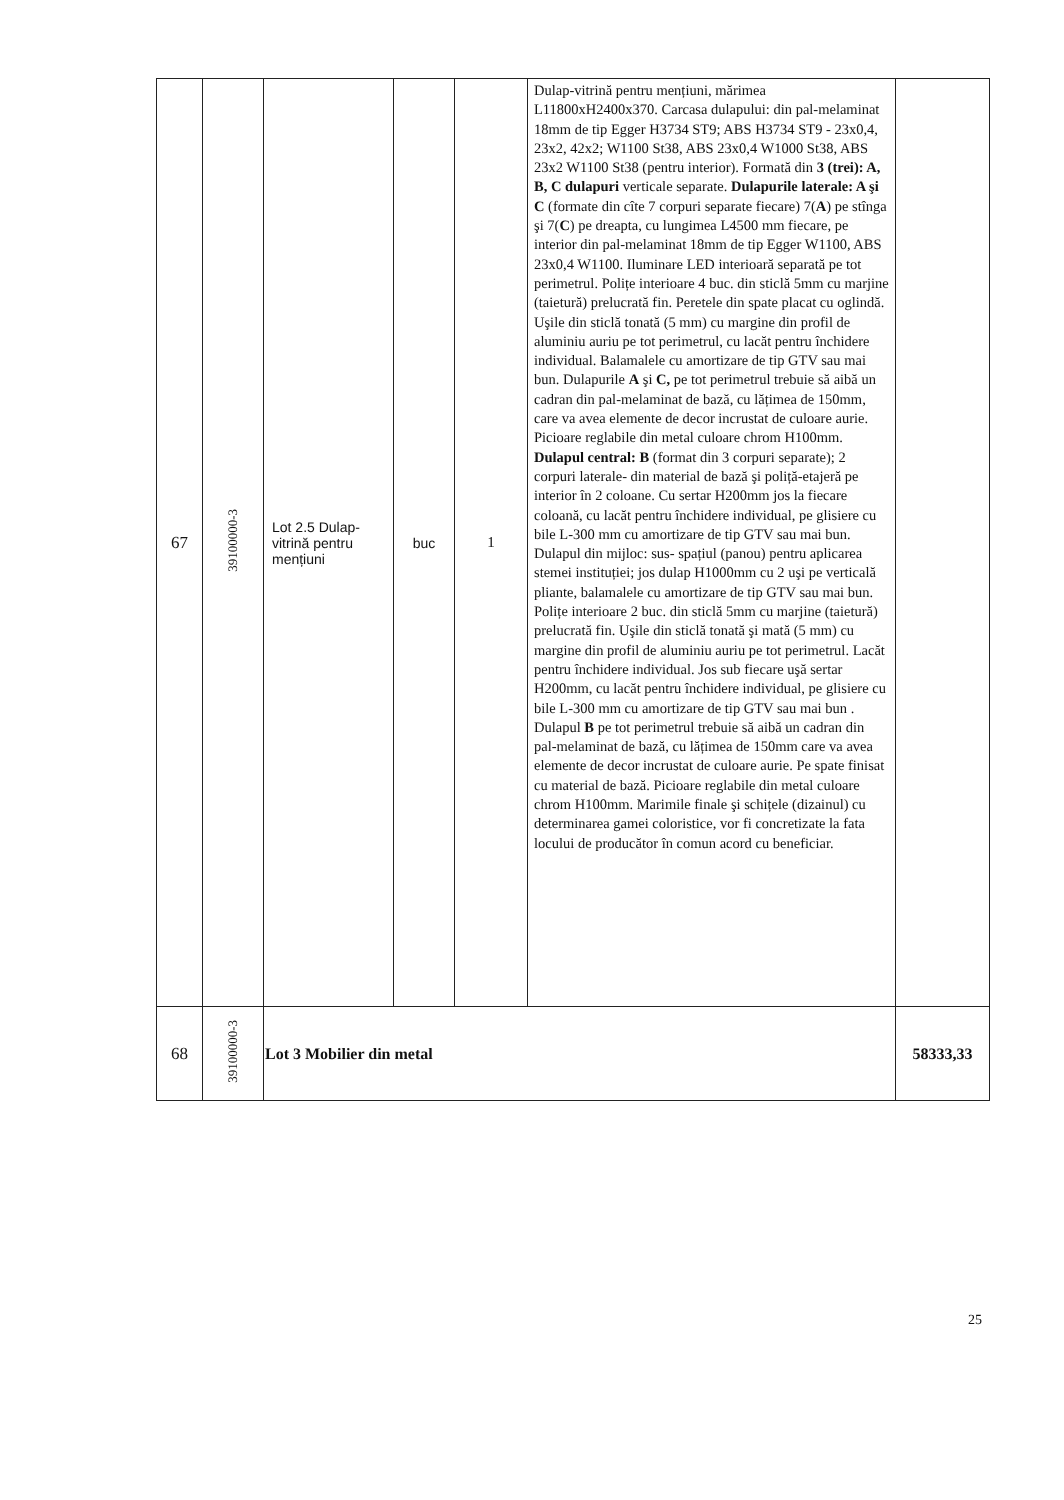| 67 | 39100000-3 | Lot 2.5 Dulap-vitrină pentru mențiuni | buc | 1 | Dulap-vitrină pentru mențiuni, mărimea L11800xH2400x370. Carcasa dulapului: din pal-melaminat 18mm de tip Egger H3734 ST9; ABS H3734 ST9 - 23x0,4, 23x2, 42x2; W1100 St38, ABS 23x0,4 W1000 St38, ABS 23x2 W1100 St38 (pentru interior). Formată din 3 (trei): A, B, C dulapuri verticale separate. Dulapurile laterale: A şi C (formate din cîte 7 corpuri separate fiecare) 7( A ) pe stînga şi 7( C ) pe dreapta, cu lungimea L4500 mm fiecare, pe interior din pal-melaminat 18mm de tip Egger W1100, ABS 23x0,4 W1100. Iluminare LED interioară separată pe tot perimetrul. Polițe interioare 4 buc. din sticlă 5mm cu marjine (taietură) prelucrată fin. Peretele din spate placat cu oglindă. Uşile din sticlă tonată (5 mm) cu margine din profil de aluminiu auriu pe tot perimetrul, cu lacăt pentru închidere individual. Balamalele cu amortizare de tip GTV sau mai bun. Dulapurile A şi C, pe tot perimetrul trebuie să aibă un cadran din pal-melaminat de bază, cu lățimea de 150mm, care va avea elemente de decor incrustat de culoare aurie. Picioare reglabile din metal culoare chrom H100mm. Dulapul central: B (format din 3 corpuri separate); 2 corpuri laterale- din material de bază şi poliță-etajeră pe interior în 2 coloane. Cu sertar H200mm jos la fiecare coloană, cu lacăt pentru închidere individual, pe glisiere cu bile L-300 mm cu amortizare de tip GTV sau mai bun. Dulapul din mijloc: sus- spațiul (panou) pentru aplicarea stemei instituției; jos dulap H1000mm cu 2 uşi pe verticală pliante, balamalele cu amortizare de tip GTV sau mai bun. Polițe interioare 2 buc. din sticlă 5mm cu marjine (taietură) prelucrată fin. Uşile din sticlă tonată şi mată (5 mm) cu margine din profil de aluminiu auriu pe tot perimetrul. Lacăt pentru închidere individual. Jos sub fiecare uşă sertar H200mm, cu lacăt pentru închidere individual, pe glisiere cu bile L-300 mm cu amortizare de tip GTV sau mai bun . Dulapul B pe tot perimetrul trebuie să aibă un cadran din pal-melaminat de bază, cu lățimea de 150mm care va avea elemente de decor incrustat de culoare aurie. Pe spate finisat cu material de bază. Picioare reglabile din metal culoare chrom H100mm. Marimile finale şi schițele (dizainul) cu determinarea gamei coloristice, vor fi concretizate la fata locului de producător în comun acord cu beneficiar. | |
| 68 | 39100000-3 | Lot 3 Mobilier din metal | | | | 58333,33 |
25